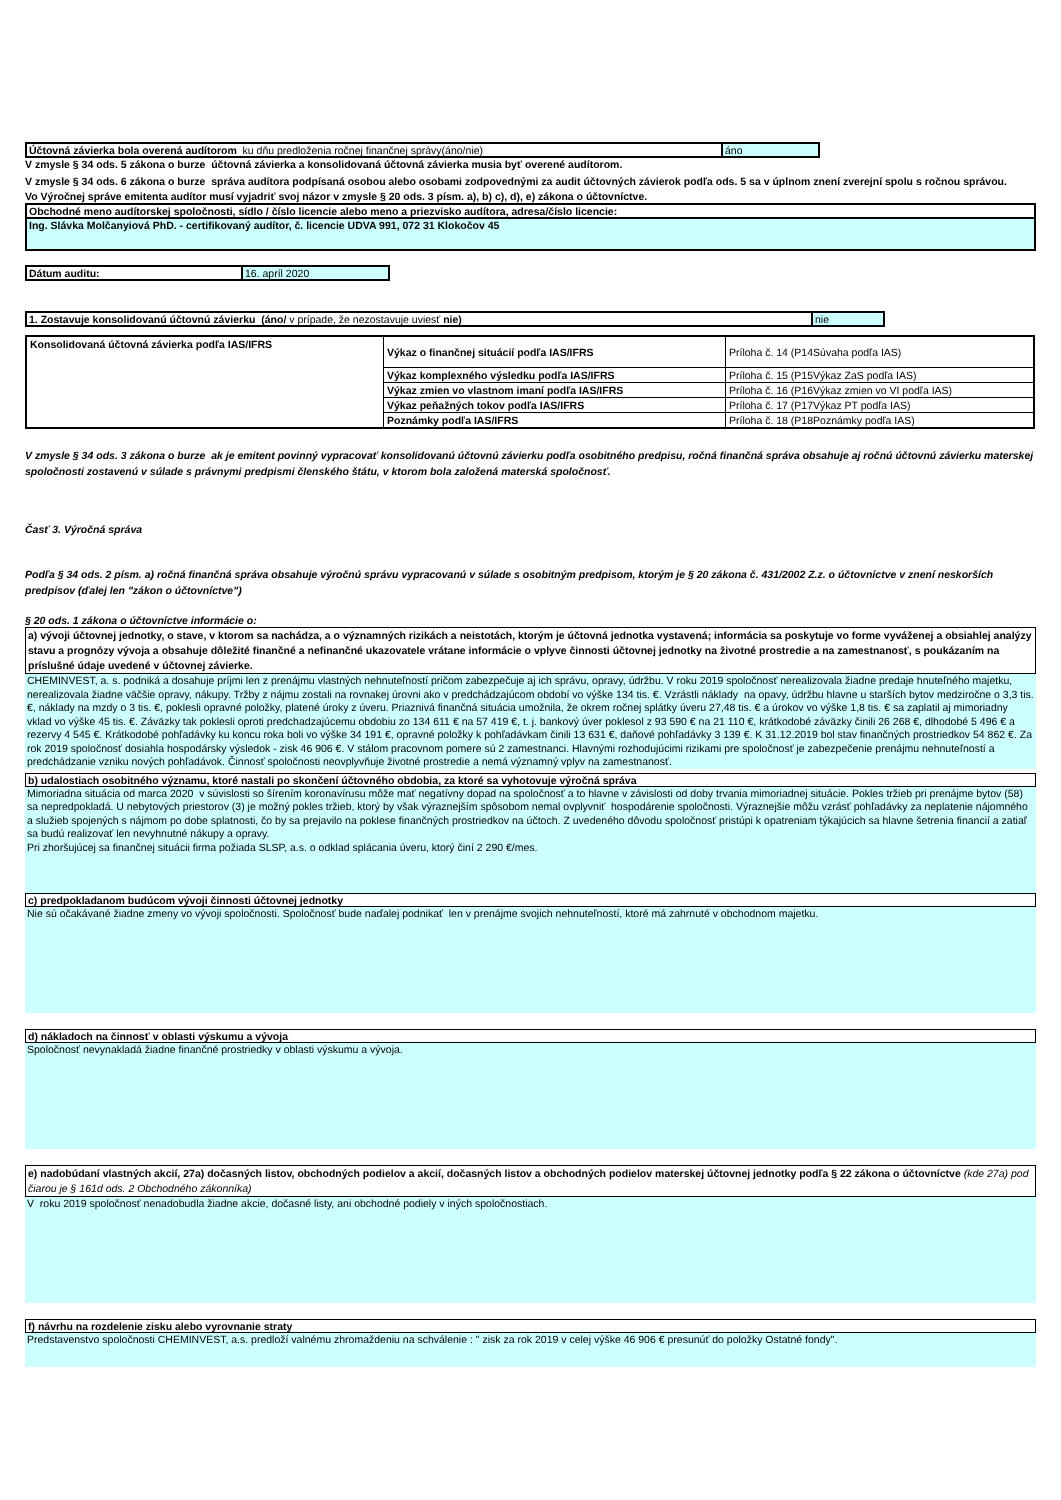| Účtovná závierka bola overená audítorom ku dňu predloženia ročnej finančnej správy(áno/nie) | áno |
V zmysle § 34 ods. 5 zákona o burze účtovná závierka a konsolidovaná účtovná závierka musia byť overené audítorom.
V zmysle § 34 ods. 6 zákona o burze správa audítora podpísaná osobou alebo osobami zodpovednými za audit účtovných závierok podľa ods. 5 sa v úplnom znení zverejní spolu s ročnou správou.
Vo Výročnej správe emitenta audítor musí vyjadriť svoj názor v zmysle § 20 ods. 3 písm. a), b) c), d), e) zákona o účtovníctve.
Obchodné meno audítorskej spoločnosti, sídlo / číslo licencie alebo meno a priezvisko audítora, adresa/číslo licencie:
Ing. Slávka Molčanyiová PhD. - certifikovaný audítor, č. licencie UDVA 991, 072 31 Klokočov 45
| Dátum auditu: | 16. apríl 2020 |
| 1. Zostavuje konsolidovanú účtovnú závierku (áno/ v prípade, že nezostavuje uviesť nie) | nie |
| Konsolidovaná účtovná závierka podľa IAS/IFRS | Výkaz o finančnej situácií podľa IAS/IFRS | Príloha č. 14 (P14Súvaha podľa IAS) |
| | Výkaz komplexného výsledku podľa IAS/IFRS | Príloha č. 15 (P15Výkaz ZaS podľa IAS) |
| | Výkaz zmien vo vlastnom imaní podľa IAS/IFRS | Príloha č. 16 (P16Výkaz zmien vo VI podľa IAS) |
| | Výkaz peňažných tokov podľa IAS/IFRS | Príloha č. 17 (P17Výkaz PT podľa IAS) |
| | Poznámky podľa IAS/IFRS | Príloha č. 18 (P18Poznámky podľa IAS) |
V zmysle § 34 ods. 3 zákona o burze ak je emitent povinný vypracovať konsolidovanú účtovnú závierku podľa osobitného predpisu, ročná finančná správa obsahuje aj ročnú účtovnú závierku materskej spoločnosti zostavenú v súlade s právnymi predpismi členského štátu, v ktorom bola založená materská spoločnosť.
Časť 3. Výročná správa
Podľa § 34 ods. 2 písm. a) ročná finančná správa obsahuje výročnú správu vypracovanú v súlade s osobitným predpisom, ktorým je § 20 zákona č. 431/2002 Z.z. o účtovníctve v znení neskorších predpisov (ďalej len "zákon o účtovníctve")
§ 20 ods. 1 zákona o účtovníctve informácie o:
a) vývoji účtovnej jednotky, o stave, v ktorom sa nachádza, a o významných rizikách a neistotách, ktorým je účtovná jednotka vystavená; informácia sa poskytuje vo forme vyváženej a obsiahlej analýzy stavu a prognózy vývoja a obsahuje dôležité finančné a nefinančné ukazovatele vrátane informácie o vplyve činnosti účtovnej jednotky na životné prostredie a na zamestnanosť, s poukázaním na príslušné údaje uvedené v účtovnej závierke.
CHEMINVEST, a. s. podniká a dosahuje príjmi len z prenájmu vlastných nehnuteľností pričom zabezpečuje aj ich správu, opravy, údržbu. V roku 2019 spoločnosť nerealizovala žiadne predaje hnuteľného majetku, nerealizovala žiadne väčšie opravy, nákupy. Tržby z nájmu zostali na rovnakej úrovni ako v predchádzajúcom období vo výške 134 tis. €. Vzrástli náklady na opavy, údržbu hlavne u starších bytov medziročne o 3,3 tis. €, náklady na mzdy o 3 tis. €, poklesli opravné položky, platené úroky z úveru. Priaznivá finančná situácia umožnila, že okrem ročnej splátky úveru 27,48 tis. € a úrokov vo výške 1,8 tis. € sa zaplatil aj mimoriadny vklad vo výške 45 tis. €. Záväzky tak poklesli oproti predchadzajúcemu obdobiu zo 134 611 € na 57 419 €, t. j. bankový úver poklesol z 93 590 € na 21 110 €, krátkodobé záväzky činili 26 268 €, dlhodobé 5 496 € a rezervy 4 545 €. Krátkodobé pohľadávky ku koncu roka boli vo výške 34 191 €, opravné položky k pohľadávkam činili 13 631 €, daňové pohľadávky 3 139 €. K 31.12.2019 bol stav finančných prostriedkov 54 862 €. Za rok 2019 spoločnosť dosiahla hospodársky výsledok - zisk 46 906 €. V stálom pracovnom pomere sú 2 zamestnanci. Hlavnými rozhodujúcimi rizikami pre spoločnosť je zabezpečenie prenájmu nehnuteľností a predchádzanie vzniku nových pohľadávok. Činnosť spoločnosti neovplyvňuje životné prostredie a nemá významný vplyv na zamestnanosť.
b) udalostiach osobitného významu, ktoré nastali po skončení účtovného obdobia, za ktoré sa vyhotovuje výročná správa
Mimoriadna situácia od marca 2020 v súvislosti so šírením koronavírusu môže mať negatívny dopad na spoločnosť a to hlavne v závislosti od doby trvania mimoriadnej situácie. Pokles tržieb pri prenájme bytov (58) sa nepredpokladá. U nebytových priestorov (3) je možný pokles tržieb, ktorý by však výraznejším spôsobom nemal ovplyvniť hospodárenie spoločnosti. Výraznejšie môžu vzrásť pohľadávky za neplatenie nájomného a služieb spojených s nájmom po dobe splatnosti, čo by sa prejavilo na poklese finančných prostriedkov na účtoch. Z uvedeného dôvodu spoločnosť pristúpi k opatreniam týkajúcich sa hlavne šetrenia financií a zatiaľ sa budú realizovať len nevyhnutné nákupy a opravy.
Pri zhoršujúcej sa finančnej situácii firma požiada SLSP, a.s. o odklad splácania úveru, ktorý činí 2 290 €/mes.
c) predpokladanom budúcom vývoji činnosti účtovnej jednotky
Nie sú očakávané žiadne zmeny vo vývoji spoločnosti. Spoločnosť bude naďalej podnikať len v prenájme svojich nehnuteľností, ktoré má zahrnuté v obchodnom majetku.
d) nákladoch na činnosť v oblasti výskumu a vývoja
Spoločnosť nevynakladá žiadne finančné prostriedky v oblasti výskumu a vývoja.
e) nadobúdaní vlastných akcií, 27a) dočasných listov, obchodných podielov a akcií, dočasných listov a obchodných podielov materskej účtovnej jednotky podľa § 22 zákona o účtovníctve (kde 27a) pod čiarou je § 161d ods. 2 Obchodného zákonníka)
V roku 2019 spoločnosť nenadobudla žiadne akcie, dočasné listy, ani obchodné podiely v iných spoločnostiach.
f) návrhu na rozdelenie zisku alebo vyrovnanie straty
Predstavenstvo spoločnosti CHEMINVEST, a.s. predloží valnému zhromaždeniu na schválenie : " zisk za rok 2019 v celej výške 46 906 € presunúť do položky Ostatné fondy".